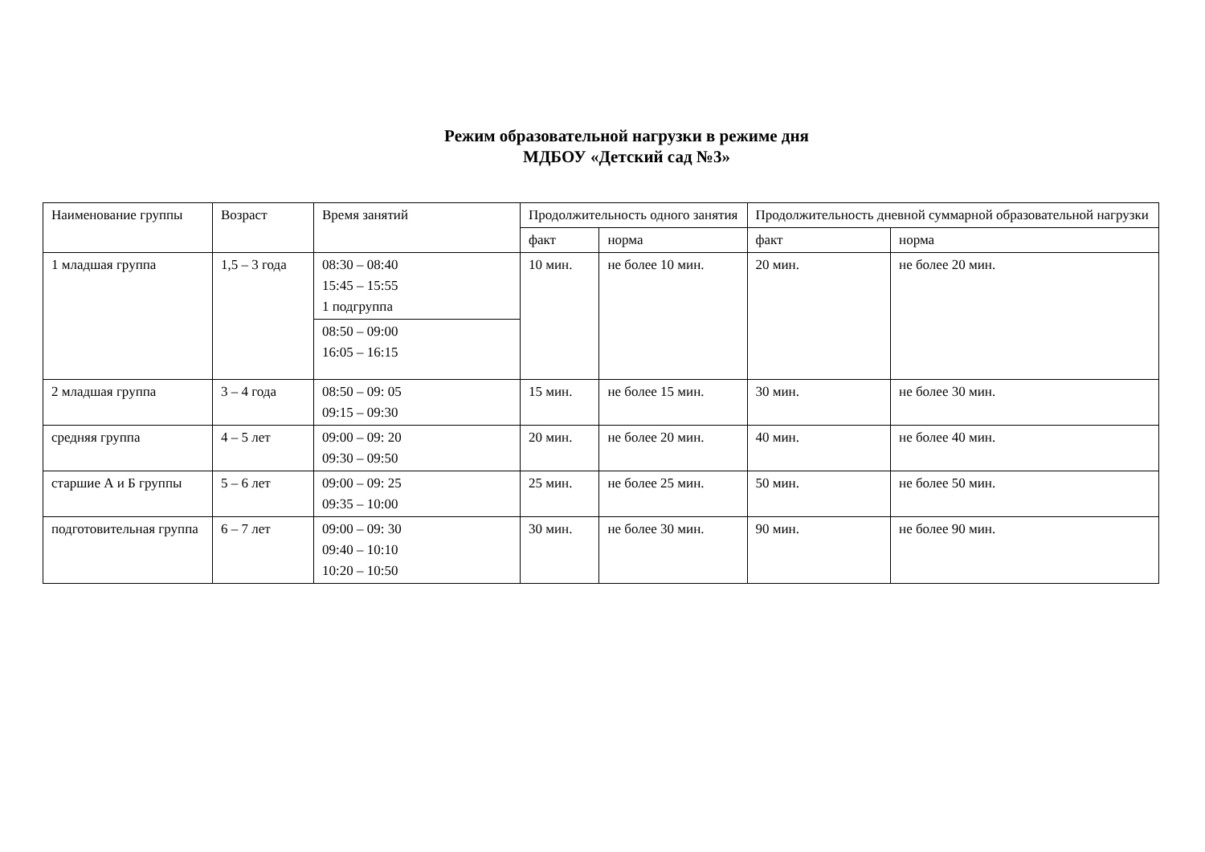Режим образовательной нагрузки в режиме дня
МДБОУ «Детский сад №3»
| Наименование группы | Возраст | Время занятий | Продолжительность одного занятия | | Продолжительность дневной суммарной образовательной нагрузки | |
| --- | --- | --- | --- | --- | --- | --- |
| | | | факт | норма | факт | норма |
| 1 младшая группа | 1,5 – 3 года | 08:30 – 08:40 15:45 – 15:55 1 подгруппа | 10 мин. | не более 10 мин. | 20 мин. | не более 20 мин. |
| | | 08:50 – 09:00 16:05 – 16:15 | | | | |
| 2 младшая группа | 3 – 4 года | 08:50 – 09: 05 09:15 – 09:30 | 15 мин. | не более 15 мин. | 30 мин. | не более 30 мин. |
| средняя группа | 4 – 5 лет | 09:00 – 09: 20 09:30 – 09:50 | 20 мин. | не более 20 мин. | 40 мин. | не более 40 мин. |
| старшие А и Б группы | 5 – 6 лет | 09:00 – 09: 25 09:35 – 10:00 | 25 мин. | не более 25 мин. | 50 мин. | не более 50 мин. |
| подготовительная группа | 6 – 7 лет | 09:00 – 09: 30 09:40 – 10:10 10:20 – 10:50 | 30 мин. | не более 30 мин. | 90 мин. | не более 90 мин. |